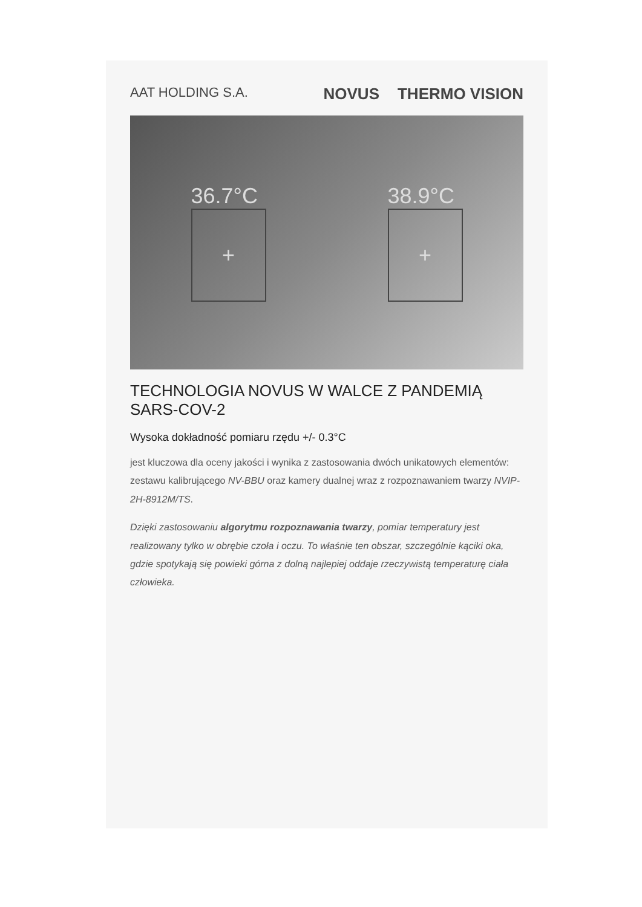AAT HOLDING S.A.
NOVUS THERMO VISION
36.7°C
+
38.9°C
+
TECHNOLOGIA NOVUS W WALCE Z PANDEMIĄ SARS-COV-2
Wysoka dokładność pomiaru rzędu +/- 0.3°C
jest kluczowa dla oceny jakości i wynika z zastosowania dwóch unikatowych elementów: zestawu kalibrującego NV-BBU oraz kamery dualnej wraz z rozpoznawaniem twarzy NVIP-2H-8912M/TS.
Dzięki zastosowaniu algorytmu rozpoznawania twarzy, pomiar temperatury jest realizowany tylko w obrębie czoła i oczu. To właśnie ten obszar, szczególnie kąciki oka, gdzie spotykają się powieki górna z dolną najlepiej oddaje rzeczywistą temperaturę ciała człowieka.